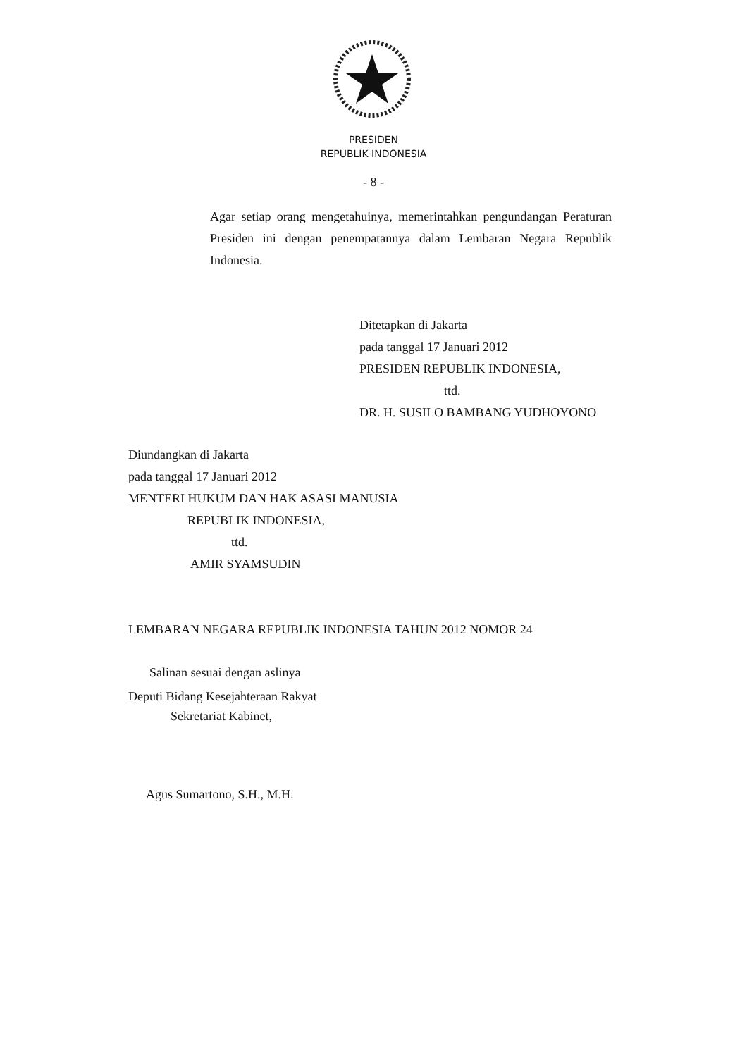PRESIDEN
REPUBLIK INDONESIA
- 8 -
Agar setiap orang mengetahuinya, memerintahkan pengundangan Peraturan Presiden ini dengan penempatannya dalam Lembaran Negara Republik Indonesia.
Ditetapkan di Jakarta
pada tanggal 17 Januari 2012
PRESIDEN REPUBLIK INDONESIA,
ttd.
DR. H. SUSILO BAMBANG YUDHOYONO
Diundangkan di Jakarta
pada tanggal 17 Januari 2012
MENTERI HUKUM DAN HAK ASASI MANUSIA
REPUBLIK INDONESIA,
ttd.
AMIR SYAMSUDIN
LEMBARAN NEGARA REPUBLIK INDONESIA TAHUN 2012 NOMOR 24
Salinan sesuai dengan aslinya
Deputi Bidang Kesejahteraan Rakyat
Sekretariat Kabinet,
Agus Sumartono, S.H., M.H.